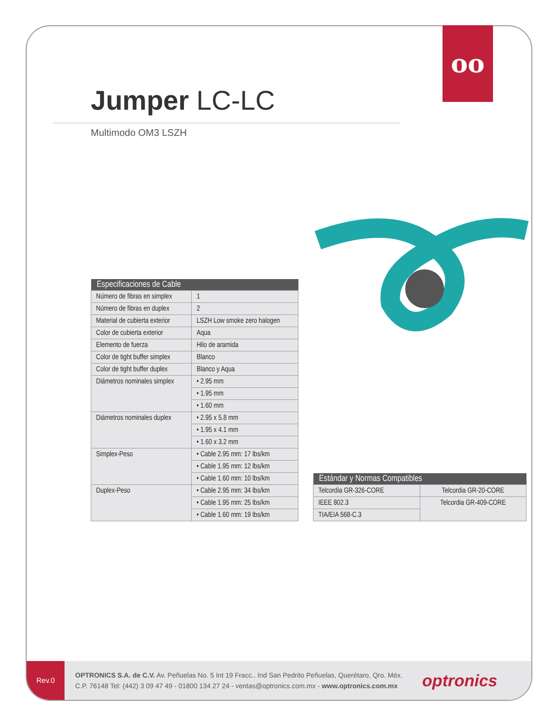Jumper LC-LC
Multimodo OM3 LSZH
| Especificaciones de Cable | |
| --- | --- |
| Número de fibras en simplex | 1 |
| Número de fibras en duplex | 2 |
| Material de cubierta exterior | LSZH Low smoke zero halogen |
| Color de cubierta exterior | Aqua |
| Elemento de fuerza | Hilo de aramida |
| Color de tight buffer simplex | Blanco |
| Color de tight buffer duplex | Blanco y Aqua |
| Diámetros nominales simplex | • 2.95 mm |
| | • 1.95 mm |
| | • 1.60 mm |
| Diámetros nominales duplex | • 2.95 x 5.8 mm |
| | • 1.95 x 4.1 mm |
| | • 1.60 x 3.2 mm |
| Simplex-Peso | • Cable 2.95 mm: 17 lbs/km |
| | • Cable 1.95 mm: 12 lbs/km |
| | • Cable 1.60 mm: 10 lbs/km |
| Duplex-Peso | • Cable 2.95 mm: 34 lbs/km |
| | • Cable 1.95 mm: 25 lbs/km |
| | • Cable 1.60 mm: 19 lbs/km |
| Estándar y Normas Compatibles | |
| --- | --- |
| Telcordia GR-326-CORE | Telcordia GR-20-CORE |
| IEEE 802.3 | Telcordia GR-409-CORE |
| TIA/EIA 568-C.3 | |
Rev.0
OPTRONICS S.A. de C.V. Av. Peñuelas No. 5 Int 19 Fracc.. Ind San Pedrito Peñuelas, Querétaro, Qro. Méx.
C.P. 76148 Tel: (442) 3 09 47 49 - 01800 134 27 24 - ventas@optronics.com.mx - www.optronics.com.mx
optronics
oo